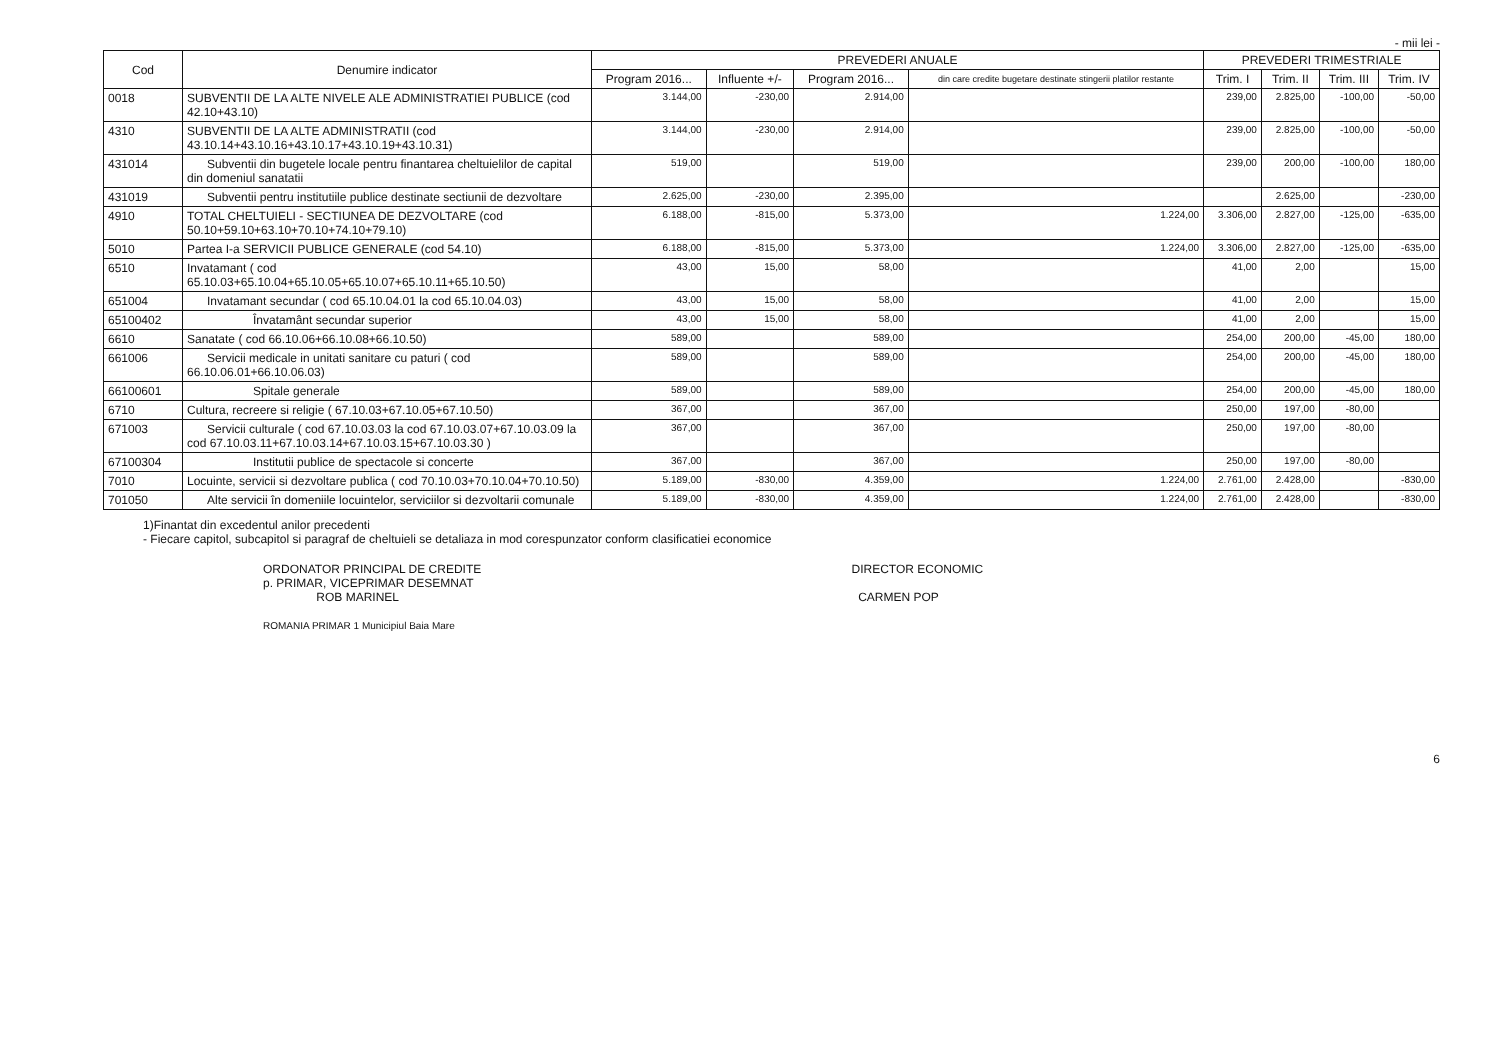- mii lei -
| Cod | Denumire indicator | PREVEDERI ANUALE | | | | PREVEDERI TRIMESTRIALE | | | |
| --- | --- | --- | --- | --- | --- | --- | --- | --- | --- |
| | | Program 2016... | Influente +/- | Program 2016... | din care credite bugetare destinate stingerii platilor restante | Trim. I | Trim. II | Trim. III | Trim. IV |
| 0018 | SUBVENTII DE LA ALTE NIVELE ALE ADMINISTRATIEI PUBLICE (cod 42.10+43.10) | 3.144,00 | -230,00 | 2.914,00 | | 239,00 | 2.825,00 | -100,00 | -50,00 |
| 4310 | SUBVENTII DE LA ALTE ADMINISTRATII (cod 43.10.14+43.10.16+43.10.17+43.10.19+43.10.31) | 3.144,00 | -230,00 | 2.914,00 | | 239,00 | 2.825,00 | -100,00 | -50,00 |
| 431014 | Subventii din bugetele locale pentru finantarea cheltuielilor de capital din domeniul sanatatii | 519,00 | | 519,00 | | 239,00 | 200,00 | -100,00 | 180,00 |
| 431019 | Subventii pentru institutiile publice destinate sectiunii de dezvoltare | 2.625,00 | -230,00 | 2.395,00 | | | 2.625,00 | | -230,00 |
| 4910 | TOTAL CHELTUIELI - SECTIUNEA DE DEZVOLTARE (cod 50.10+59.10+63.10+70.10+74.10+79.10) | 6.188,00 | -815,00 | 5.373,00 | 1.224,00 | 3.306,00 | 2.827,00 | -125,00 | -635,00 |
| 5010 | Partea I-a SERVICII PUBLICE GENERALE (cod 54.10) | 6.188,00 | -815,00 | 5.373,00 | 1.224,00 | 3.306,00 | 2.827,00 | -125,00 | -635,00 |
| 6510 | Invatamant ( cod 65.10.03+65.10.04+65.10.05+65.10.07+65.10.11+65.10.50) | 43,00 | 15,00 | 58,00 | | 41,00 | 2,00 | | 15,00 |
| 651004 | Invatamant secundar ( cod 65.10.04.01 la cod 65.10.04.03) | 43,00 | 15,00 | 58,00 | | 41,00 | 2,00 | | 15,00 |
| 65100402 | Învatamânt secundar superior | 43,00 | 15,00 | 58,00 | | 41,00 | 2,00 | | 15,00 |
| 6610 | Sanatate ( cod 66.10.06+66.10.08+66.10.50) | 589,00 | | 589,00 | | 254,00 | 200,00 | -45,00 | 180,00 |
| 661006 | Servicii medicale in unitati sanitare cu paturi ( cod 66.10.06.01+66.10.06.03) | 589,00 | | 589,00 | | 254,00 | 200,00 | -45,00 | 180,00 |
| 66100601 | Spitale generale | 589,00 | | 589,00 | | 254,00 | 200,00 | -45,00 | 180,00 |
| 6710 | Cultura, recreere si religie ( 67.10.03+67.10.05+67.10.50) | 367,00 | | 367,00 | | 250,00 | 197,00 | -80,00 | |
| 671003 | Servicii culturale ( cod 67.10.03.03 la cod 67.10.03.07+67.10.03.09 la cod 67.10.03.11+67.10.03.14+67.10.03.15+67.10.03.30 ) | 367,00 | | 367,00 | | 250,00 | 197,00 | -80,00 | |
| 67100304 | Institutii publice de spectacole si concerte | 367,00 | | 367,00 | | 250,00 | 197,00 | -80,00 | |
| 7010 | Locuinte, servicii si dezvoltare publica ( cod 70.10.03+70.10.04+70.10.50) | 5.189,00 | -830,00 | 4.359,00 | 1.224,00 | 2.761,00 | 2.428,00 | | -830,00 |
| 701050 | Alte servicii în domeniile locuintelor, serviciilor si dezvoltarii comunale | 5.189,00 | -830,00 | 4.359,00 | 1.224,00 | 2.761,00 | 2.428,00 | | -830,00 |
1)Finantat din excedentul anilor precedenti
- Fiecare capitol, subcapitol si paragraf de cheltuieli se detaliaza in mod corespunzator conform clasificatiei economice
ORDONATOR PRINCIPAL DE CREDITE
p. PRIMAR, VICEPRIMAR DESEMNAT
ROB MARINEL
ROMANIA PRIMAR 1 Municipiul Baia Mare
DIRECTOR ECONOMIC
CARMEN POP
6